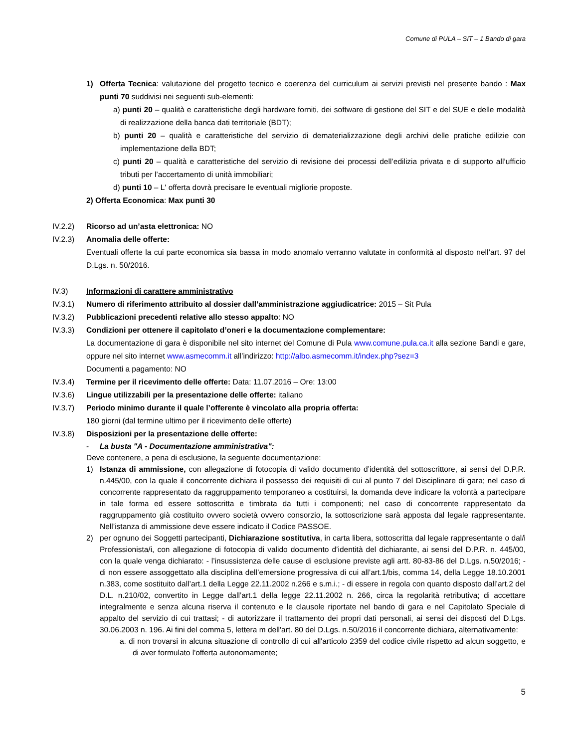Comune di PULA – SIT – 1 Bando di gara
1) Offerta Tecnica: valutazione del progetto tecnico e coerenza del curriculum ai servizi previsti nel presente bando : Max punti 70 suddivisi nei seguenti sub-elementi:
a) punti 20 – qualità e caratteristiche degli hardware forniti, dei software di gestione del SIT e del SUE e delle modalità di realizzazione della banca dati territoriale (BDT);
b) punti 20 – qualità e caratteristiche del servizio di dematerializzazione degli archivi delle pratiche edilizie con implementazione della BDT;
c) punti 20 – qualità e caratteristiche del servizio di revisione dei processi dell’edilizia privata e di supporto all’ufficio tributi per l’accertamento di unità immobiliari;
d) punti 10 – L' offerta dovrà precisare le eventuali migliorie proposte.
2) Offerta Economica: Max punti 30
IV.2.2) Ricorso ad un’asta elettronica: NO
IV.2.3) Anomalia delle offerte:
Eventuali offerte la cui parte economica sia bassa in modo anomalo verranno valutate in conformità al disposto nell’art. 97 del D.Lgs. n. 50/2016.
IV.3) Informazioni di carattere amministrativo
IV.3.1) Numero di riferimento attribuito al dossier dall’amministrazione aggiudicatrice: 2015 – Sit Pula
IV.3.2) Pubblicazioni precedenti relative allo stesso appalto: NO
IV.3.3) Condizioni per ottenere il capitolato d’oneri e la documentazione complementare:
La documentazione di gara è disponibile nel sito internet del Comune di Pula www.comune.pula.ca.it alla sezione Bandi e gare, oppure nel sito internet www.asmecomm.it all’indirizzo: http://albo.asmecomm.it/index.php?sez=3
Documenti a pagamento: NO
IV.3.4) Termine per il ricevimento delle offerte: Data: 11.07.2016 – Ore: 13:00
IV.3.6) Lingue utilizzabili per la presentazione delle offerte: italiano
IV.3.7) Periodo minimo durante il quale l’offerente è vincolato alla propria offerta:
180 giorni (dal termine ultimo per il ricevimento delle offerte)
IV.3.8) Disposizioni per la presentazione delle offerte:
- La busta "A - Documentazione amministrativa":
Deve contenere, a pena di esclusione, la seguente documentazione:
1) Istanza di ammissione, con allegazione di fotocopia di valido documento d’identità del sottoscrittore, ai sensi del D.P.R. n.445/00, con la quale il concorrente dichiara il possesso dei requisiti di cui al punto 7 del Disciplinare di gara; nel caso di concorrente rappresentato da raggruppamento temporaneo a costituirsi, la domanda deve indicare la volontà a partecipare in tale forma ed essere sottoscritta e timbrata da tutti i componenti; nel caso di concorrente rappresentato da raggruppamento già costituito ovvero società ovvero consorzio, la sottoscrizione sarà apposta dal legale rappresentante. Nell’istanza di ammissione deve essere indicato il Codice PASSOE.
2) per ognuno dei Soggetti partecipanti, Dichiarazione sostitutiva, in carta libera, sottoscritta dal legale rappresentante o dal/i Professionista/i, con allegazione di fotocopia di valido documento d’identità del dichiarante, ai sensi del D.P.R. n. 445/00, con la quale venga dichiarato: - l’insussistenza delle cause di esclusione previste agli artt. 80-83-86 del D.Lgs. n.50/2016; - di non essere assoggettato alla disciplina dell’emersione progressiva di cui all’art.1/bis, comma 14, della Legge 18.10.2001 n.383, come sostituito dall’art.1 della Legge 22.11.2002 n.266 e s.m.i.; - di essere in regola con quanto disposto dall’art.2 del D.L. n.210/02, convertito in Legge dall’art.1 della legge 22.11.2002 n. 266, circa la regolarità retributiva; di accettare integralmente e senza alcuna riserva il contenuto e le clausole riportate nel bando di gara e nel Capitolato Speciale di appalto del servizio di cui trattasi; - di autorizzare il trattamento dei propri dati personali, ai sensi dei disposti del D.Lgs. 30.06.2003 n. 196. Ai fini del comma 5, lettera m dell'art. 80 del D.Lgs. n.50/2016 il concorrente dichiara, alternativamente:
a. di non trovarsi in alcuna situazione di controllo di cui all'articolo 2359 del codice civile rispetto ad alcun soggetto, e di aver formulato l'offerta autonomamente;
5